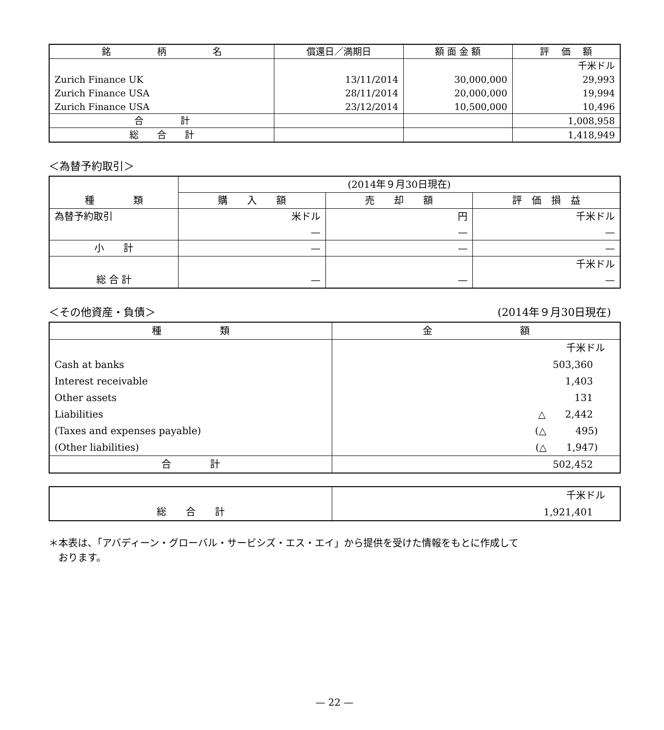| 銘 柄 名 | 償還日／満期日 | 額 面 金 額 | 評 価 額 |
| --- | --- | --- | --- |
| | | | 千米ドル |
| Zurich Finance UK | 13/11/2014 | 30,000,000 | 29,993 |
| Zurich Finance USA | 28/11/2014 | 20,000,000 | 19,994 |
| Zurich Finance USA | 23/12/2014 | 10,500,000 | 10,496 |
| 合 計 | | | 1,008,958 |
| 総 合 計 | | | 1,418,949 |
＜為替予約取引＞
| 種 類 | (2014年９月30日現在) | | |
| --- | --- | --- | --- |
| | 購 入 額 | 売 却 額 | 評 価 損 益 |
| 為替予約取引 | 米ドル — | 円 — | 千米ドル — |
| 小 計 | — | — | — |
| 総 合 計 | — | — | 千米ドル — |
＜その他資産・負債＞ (2014年９月30日現在)
| 種 類 | 金 額 |
| | 千米ドル |
| Cash at banks | 503,360 |
| Interest receivable | 1,403 |
| Other assets | 131 |
| Liabilities | △ 2,442 |
| (Taxes and expenses payable) | (△ 495) |
| (Other liabilities) | (△ 1,947) |
| 合 計 | 502,452 |
| | 千米ドル |
| 総 合 計 | 1,921,401 |
＊本表は、「アバディーン・グローバル・サービシズ・エス・エイ」から提供を受けた情報をもとに作成して
　おります。
— 22 —